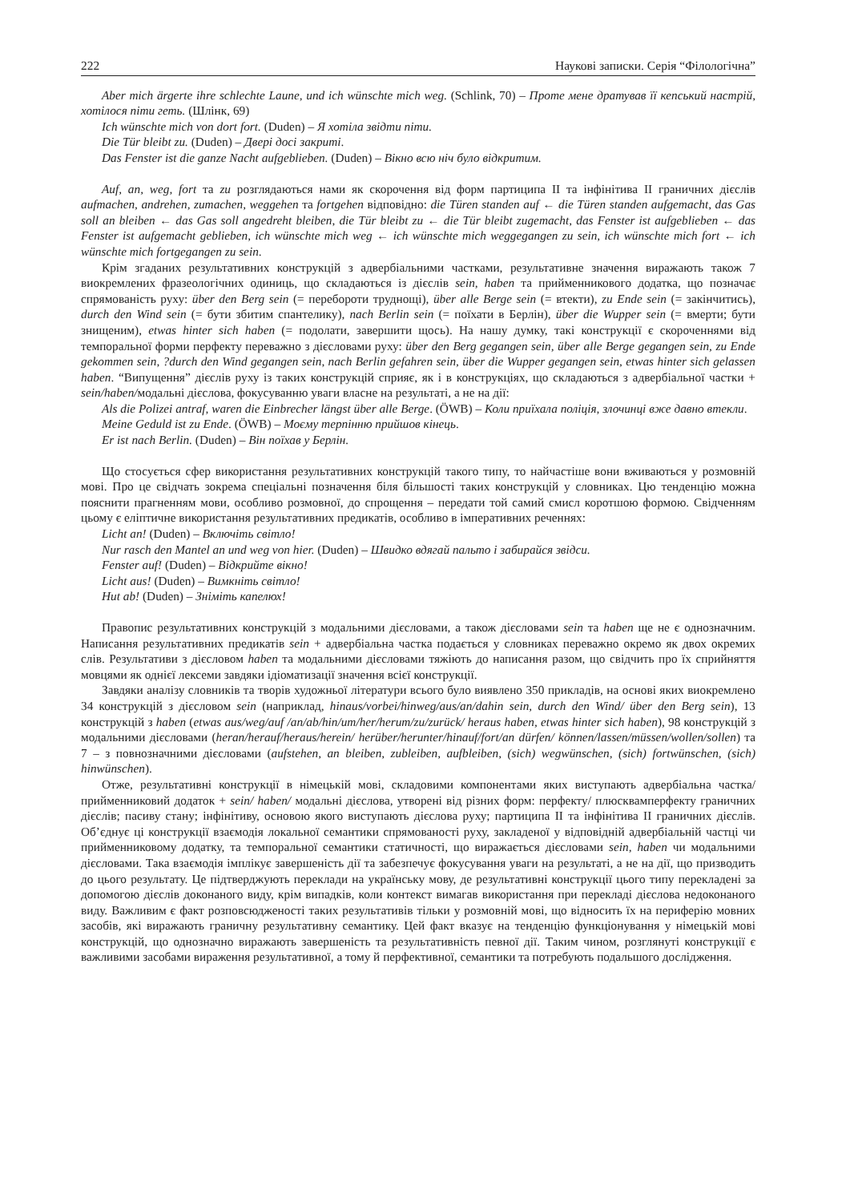222 Наукові записки. Серія “Філологічна”
Aber mich ärgerte ihre schlechte Laune, und ich wünschte mich weg. (Schlink, 70) – Проте мене дратував її кепський настрій, хотілося піти геть. (Шлінк, 69)
Ich wünschte mich von dort fort. (Duden) – Я хотіла звідти піти.
Die Tür bleibt zu. (Duden) – Двері досі закриті.
Das Fenster ist die ganze Nacht aufgeblieben. (Duden) – Вікно всю ніч було відкритим.
Auf, an, weg, fort та zu розглядаються нами як скорочення від форм партиципа ІІ та інфінітива ІІ граничних дієслів aufmachen, andrehen, zumachen, weggehen та fortgehen відповідно: die Türen standen auf ← die Türen standen aufgemacht, das Gas soll an bleiben ← das Gas soll angedreht bleiben, die Tür bleibt zu ← die Tür bleibt zugemacht, das Fenster ist aufgeblieben ← das Fenster ist aufgemacht geblieben, ich wünschte mich weg ← ich wünschte mich weggegangen zu sein, ich wünschte mich fort ← ich wünschte mich fortgegangen zu sein.
Крім згаданих результативних конструкцій з адвербіальними частками, результативне значення виражають також 7 виокремлених фразеологічних одиниць, що складаються із дієслів sein, haben та прийменникового додатка, що позначає спрямованість руху: über den Berg sein (= перебороти труднощі), über alle Berge sein (= втекти), zu Ende sein (= закінчитись), durch den Wind sein (= бути збитим спантелику), nach Berlin sein (= поїхати в Берлін), über die Wupper sein (= вмерти; бути знищеним), etwas hinter sich haben (= подолати, завершити щось). На нашу думку, такі конструкції є скороченнями від темпоральної форми перфекту переважно з дієсловами руху: über den Berg gegangen sein, über alle Berge gegangen sein, zu Ende gekommen sein, ?durch den Wind gegangen sein, nach Berlin gefahren sein, über die Wupper gegangen sein, etwas hinter sich gelassen haben. “Випущення” дієслів руху із таких конструкцій сприяє, як і в конструкціях, що складаються з адвербіальної частки + sein/haben/модальні дієслова, фокусуванню уваги власне на результаті, а не на дії:
Als die Polizei antraf, waren die Einbrecher längst über alle Berge. (ÖWB) – Коли приїхала поліція, злочинці вже давно втекли.
Meine Geduld ist zu Ende. (ÖWB) – Моєму терпінню прийшов кінець.
Er ist nach Berlin. (Duden) – Він поїхав у Берлін.
Що стосується сфер використання результативних конструкцій такого типу, то найчастіше вони вживаються у розмовній мові. Про це свідчать зокрема спеціальні позначення біля більшості таких конструкцій у словниках. Цю тенденцію можна пояснити прагненням мови, особливо розмовної, до спрощення – передати той самий смисл коротшою формою. Свідченням цьому є еліптичне використання результативних предикатів, особливо в імперативних реченнях:
Licht an! (Duden) – Включіть світло!
Nur rasch den Mantel an und weg von hier. (Duden) – Швидко вдягай пальто і забирайся звідси.
Fenster auf! (Duden) – Відкрийте вікно!
Licht aus! (Duden) – Вимкніть світло!
Hut ab! (Duden) – Зніміть капелюх!
Правопис результативних конструкцій з модальними дієсловами, а також дієсловами sein та haben ще не є однозначним. Написання результативних предикатів sein + адвербіальна частка подається у словниках переважно окремо як двох окремих слів. Результативи з дієсловом haben та модальними дієсловами тяжіють до написання разом, що свідчить про їх сприйняття мовцями як однієї лексеми завдяки ідіоматизації значення всієї конструкції.
Завдяки аналізу словників та творів художньої літератури всього було виявлено 350 прикладів, на основі яких виокремлено 34 конструкцій з дієсловом sein (наприклад, hinaus/vorbei/hinweg/aus/an/dahin sein, durch den Wind/ über den Berg sein), 13 конструкцій з haben (etwas aus/weg/auf /an/ab/hin/um/her/herum/zu/zurück/ heraus haben, etwas hinter sich haben), 98 конструкцій з модальними дієсловами (heran/herauf/heraus/herein/ herüber/herunter/hinauf/fort/an dürfen/ können/lassen/müssen/wollen/sollen) та 7 – з повнозначними дієсловами (aufstehen, an bleiben, zubleiben, aufbleiben, (sich) wegwünschen, (sich) fortwünschen, (sich) hinwünschen).
Отже, результативні конструкції в німецькій мові, складовими компонентами яких виступають адвербіальна частка/ прийменниковий додаток + sein/ haben/ модальні дієслова, утворені від різних форм: перфекту/ плюсквамперфекту граничних дієслів; пасиву стану; інфінітиву, основою якого виступають дієслова руху; партиципа ІІ та інфінітива ІІ граничних дієслів. Об’єднує ці конструкції взаємодія локальної семантики спрямованості руху, закладеної у відповідній адвербіальній частці чи прийменниковому додатку, та темпоральної семантики статичності, що виражається дієсловами sein, haben чи модальними дієсловами. Така взаємодія імплікує завершеність дії та забезпечує фокусування уваги на результаті, а не на дії, що призводить до цього результату. Це підтверджують переклади на українську мову, де результативні конструкції цього типу перекладені за допомогою дієслів доконаного виду, крім випадків, коли контекст вимагав використання при перекладі дієслова недоконаного виду. Важливим є факт розповсюдженості таких результативів тільки у розмовній мові, що відносить їх на периферію мовних засобів, які виражають граничну результативну семантику. Цей факт вказує на тенденцію функціонування у німецькій мові конструкцій, що однозначно виражають завершеність та результативність певної дії. Таким чином, розглянуті конструкції є важливими засобами вираження результативної, а тому й перфективної, семантики та потребують подальшого дослідження.